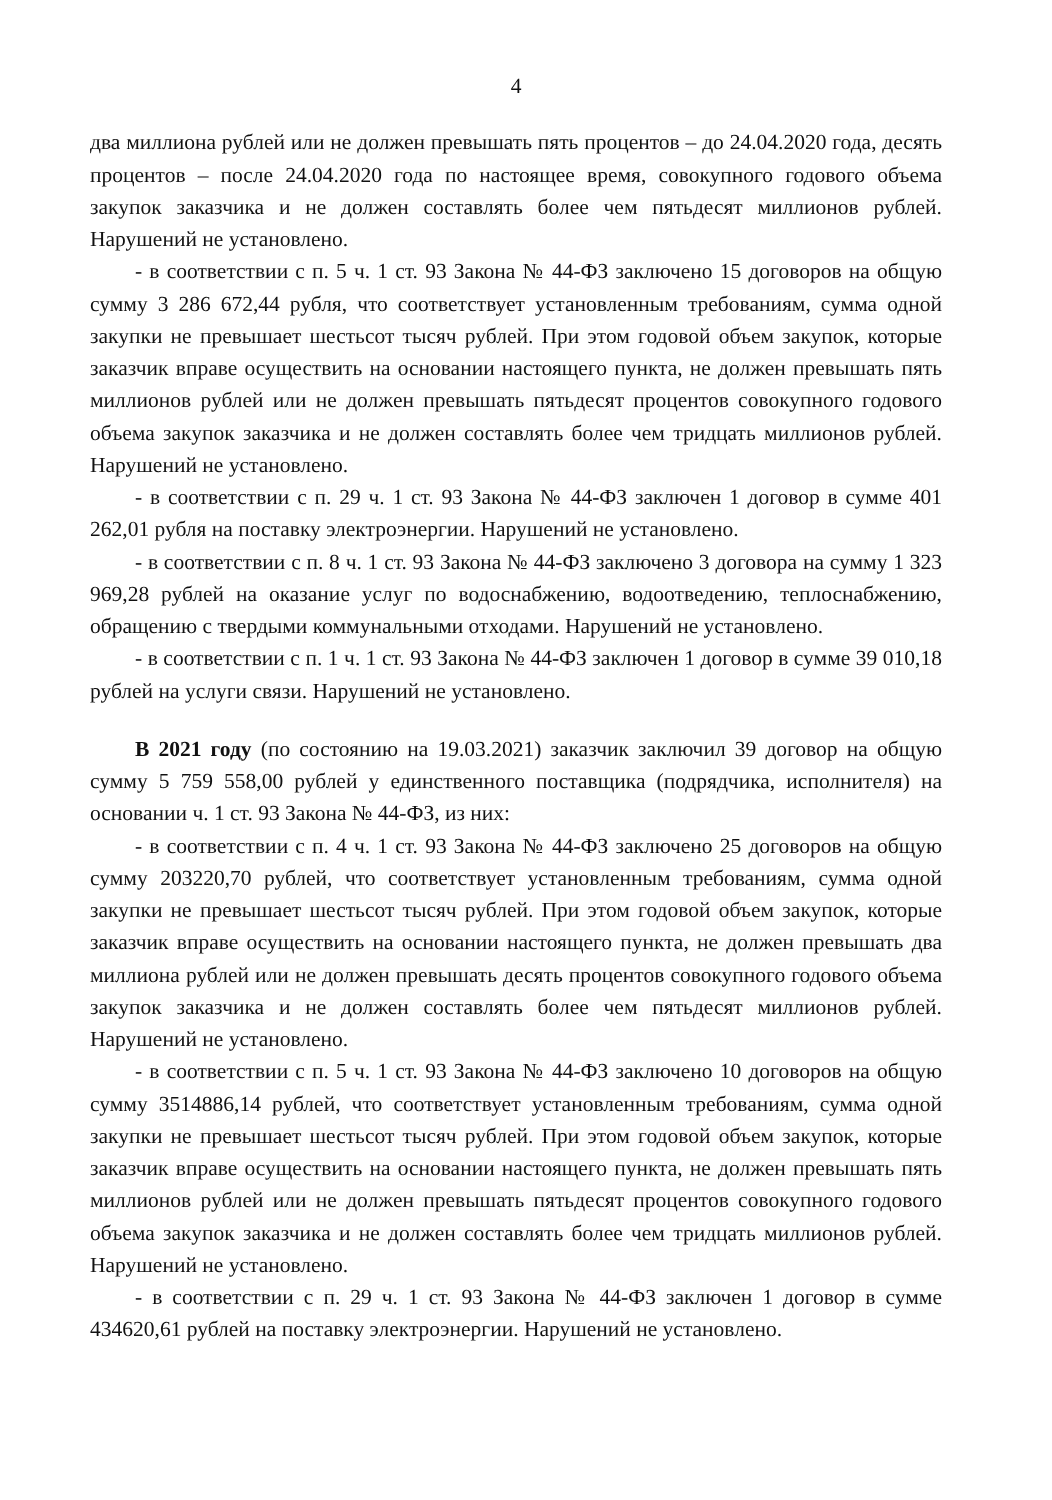4
два миллиона рублей или не должен превышать пять процентов – до 24.04.2020 года, десять процентов – после 24.04.2020 года по настоящее время, совокупного годового объема закупок заказчика и не должен составлять более чем пятьдесят миллионов рублей. Нарушений не установлено.
- в соответствии с п. 5 ч. 1 ст. 93 Закона № 44-ФЗ заключено 15 договоров на общую сумму 3 286 672,44 рубля, что соответствует установленным требованиям, сумма одной закупки не превышает шестьсот тысяч рублей. При этом годовой объем закупок, которые заказчик вправе осуществить на основании настоящего пункта, не должен превышать пять миллионов рублей или не должен превышать пятьдесят процентов совокупного годового объема закупок заказчика и не должен составлять более чем тридцать миллионов рублей. Нарушений не установлено.
- в соответствии с п. 29 ч. 1 ст. 93 Закона № 44-ФЗ заключен 1 договор в сумме 401 262,01 рубля на поставку электроэнергии. Нарушений не установлено.
- в соответствии с п. 8 ч. 1 ст. 93 Закона № 44-ФЗ заключено 3 договора на сумму 1 323 969,28 рублей на оказание услуг по водоснабжению, водоотведению, теплоснабжению, обращению с твердыми коммунальными отходами. Нарушений не установлено.
- в соответствии с п. 1 ч. 1 ст. 93 Закона № 44-ФЗ заключен 1 договор в сумме 39 010,18 рублей на услуги связи. Нарушений не установлено.
В 2021 году (по состоянию на 19.03.2021) заказчик заключил 39 договор на общую сумму 5 759 558,00 рублей у единственного поставщика (подрядчика, исполнителя) на основании ч. 1 ст. 93 Закона № 44-ФЗ, из них:
- в соответствии с п. 4 ч. 1 ст. 93 Закона № 44-ФЗ заключено 25 договоров на общую сумму 203220,70 рублей, что соответствует установленным требованиям, сумма одной закупки не превышает шестьсот тысяч рублей. При этом годовой объем закупок, которые заказчик вправе осуществить на основании настоящего пункта, не должен превышать два миллиона рублей или не должен превышать десять процентов совокупного годового объема закупок заказчика и не должен составлять более чем пятьдесят миллионов рублей. Нарушений не установлено.
- в соответствии с п. 5 ч. 1 ст. 93 Закона № 44-ФЗ заключено 10 договоров на общую сумму 3514886,14 рублей, что соответствует установленным требованиям, сумма одной закупки не превышает шестьсот тысяч рублей. При этом годовой объем закупок, которые заказчик вправе осуществить на основании настоящего пункта, не должен превышать пять миллионов рублей или не должен превышать пятьдесят процентов совокупного годового объема закупок заказчика и не должен составлять более чем тридцать миллионов рублей. Нарушений не установлено.
- в соответствии с п. 29 ч. 1 ст. 93 Закона № 44-ФЗ заключен 1 договор в сумме 434620,61 рублей на поставку электроэнергии. Нарушений не установлено.